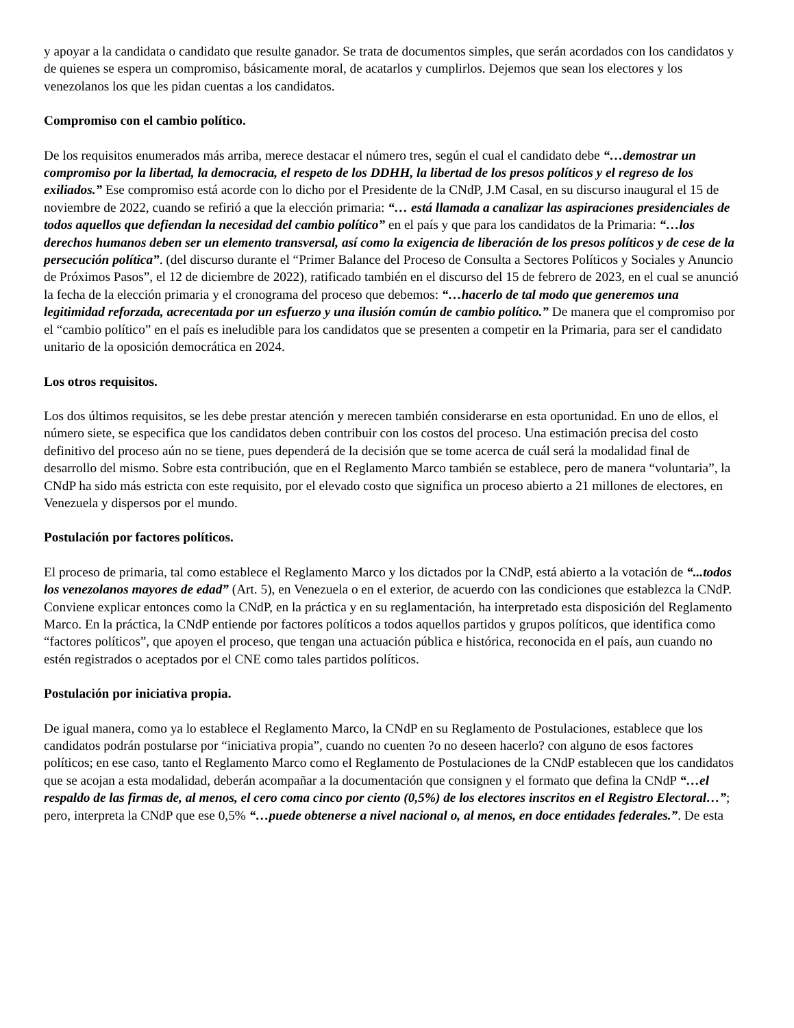y apoyar a la candidata o candidato que resulte ganador. Se trata de documentos simples, que serán acordados con los candidatos y de quienes se espera un compromiso, básicamente moral, de acatarlos y cumplirlos. Dejemos que sean los electores y los venezolanos los que les pidan cuentas a los candidatos.
Compromiso con el cambio político.
De los requisitos enumerados más arriba, merece destacar el número tres, según el cual el candidato debe “…demostrar un compromiso por la libertad, la democracia, el respeto de los DDHH, la libertad de los presos políticos y el regreso de los exiliados.” Ese compromiso está acorde con lo dicho por el Presidente de la CNdP, J.M Casal, en su discurso inaugural el 15 de noviembre de 2022, cuando se refirió a que la elección primaria: “… está llamada a canalizar las aspiraciones presidenciales de todos aquellos que defiendan la necesidad del cambio político” en el país y que para los candidatos de la Primaria: “…los derechos humanos deben ser un elemento transversal, así como la exigencia de liberación de los presos políticos y de cese de la persecución política”. (del discurso durante el “Primer Balance del Proceso de Consulta a Sectores Políticos y Sociales y Anuncio de Próximos Pasos”, el 12 de diciembre de 2022), ratificado también en el discurso del 15 de febrero de 2023, en el cual se anunció la fecha de la elección primaria y el cronograma del proceso que debemos: “…hacerlo de tal modo que generemos una legitimidad reforzada, acrecentada por un esfuerzo y una ilusión común de cambio político.” De manera que el compromiso por el “cambio político” en el país es ineludible para los candidatos que se presenten a competir en la Primaria, para ser el candidato unitario de la oposición democrática en 2024.
Los otros requisitos.
Los dos últimos requisitos, se les debe prestar atención y merecen también considerarse en esta oportunidad. En uno de ellos, el número siete, se especifica que los candidatos deben contribuir con los costos del proceso. Una estimación precisa del costo definitivo del proceso aún no se tiene, pues dependerá de la decisión que se tome acerca de cuál será la modalidad final de desarrollo del mismo. Sobre esta contribución, que en el Reglamento Marco también se establece, pero de manera “voluntaria”, la CNdP ha sido más estricta con este requisito, por el elevado costo que significa un proceso abierto a 21 millones de electores, en Venezuela y dispersos por el mundo.
Postulación por factores políticos.
El proceso de primaria, tal como establece el Reglamento Marco y los dictados por la CNdP, está abierto a la votación de “...todos los venezolanos mayores de edad” (Art. 5), en Venezuela o en el exterior, de acuerdo con las condiciones que establezca la CNdP. Conviene explicar entonces como la CNdP, en la práctica y en su reglamentación, ha interpretado esta disposición del Reglamento Marco. En la práctica, la CNdP entiende por factores políticos a todos aquellos partidos y grupos políticos, que identifica como “factores políticos”, que apoyen el proceso, que tengan una actuación pública e histórica, reconocida en el país, aun cuando no estén registrados o aceptados por el CNE como tales partidos políticos.
Postulación por iniciativa propia.
De igual manera, como ya lo establece el Reglamento Marco, la CNdP en su Reglamento de Postulaciones, establece que los candidatos podrán postularse por “iniciativa propia”, cuando no cuenten ?o no deseen hacerlo? con alguno de esos factores políticos; en ese caso, tanto el Reglamento Marco como el Reglamento de Postulaciones de la CNdP establecen que los candidatos que se acojan a esta modalidad, deberán acompañar a la documentación que consignen y el formato que defina la CNdP “…el respaldo de las firmas de, al menos, el cero coma cinco por ciento (0,5%) de los electores inscritos en el Registro Electoral…”; pero, interpreta la CNdP que ese 0,5% “…puede obtenerse a nivel nacional o, al menos, en doce entidades federales.”. De esta